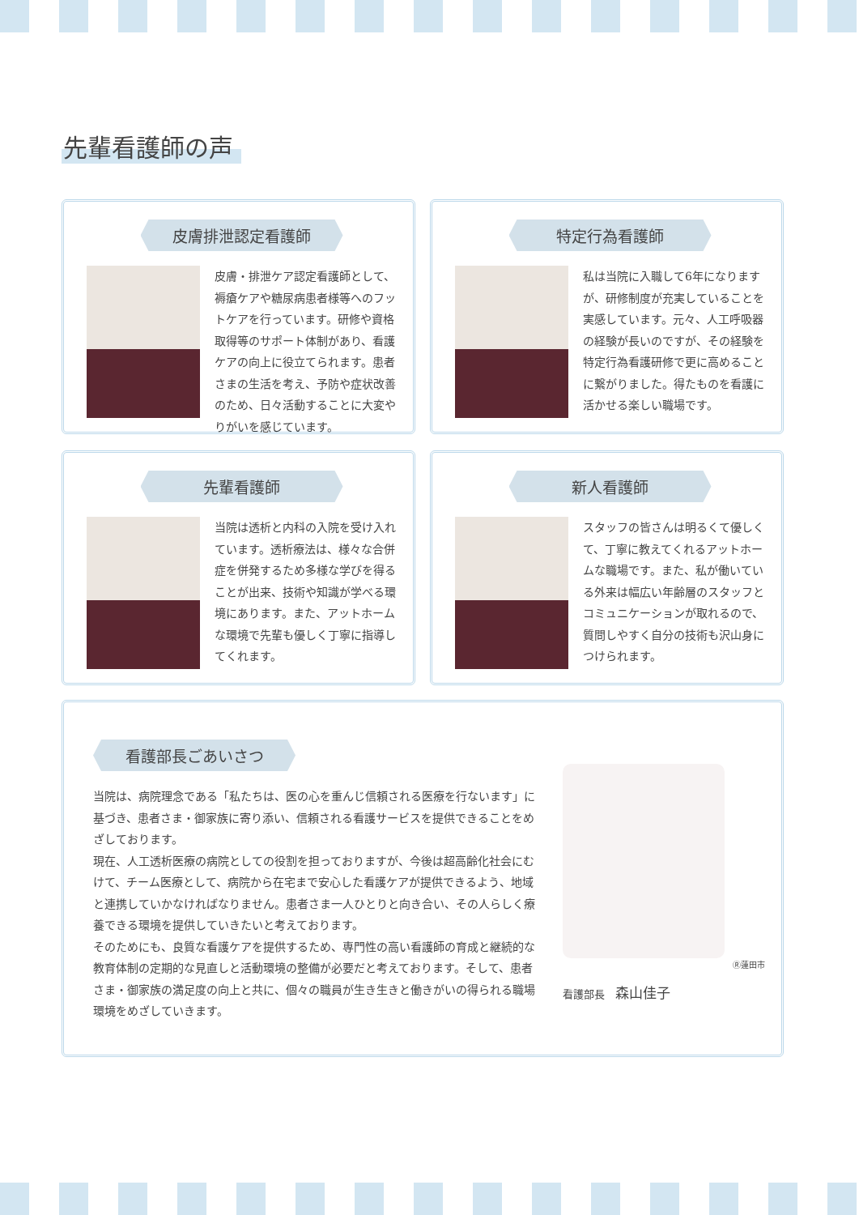先輩看護師の声
皮膚排泄認定看護師
皮膚・排泄ケア認定看護師として、褥瘡ケアや糖尿病患者様等へのフットケアを行っています。研修や資格取得等のサポート体制があり、看護ケアの向上に役立てられます。患者さまの生活を考え、予防や症状改善のため、日々活動することに大変やりがいを感じています。
特定行為看護師
私は当院に入職して6年になりますが、研修制度が充実していることを実感しています。元々、人工呼吸器の経験が長いのですが、その経験を特定行為看護研修で更に高めることに繋がりました。得たものを看護に活かせる楽しい職場です。
先輩看護師
当院は透析と内科の入院を受け入れています。透析療法は、様々な合併症を併発するため多様な学びを得ることが出来、技術や知識が学べる環境にあります。また、アットホームな環境で先輩も優しく丁寧に指導してくれます。
新人看護師
スタッフの皆さんは明るくて優しくて、丁寧に教えてくれるアットホームな職場です。また、私が働いている外来は幅広い年齢層のスタッフとコミュニケーションが取れるので、質問しやすく自分の技術も沢山身につけられます。
看護部長ごあいさつ
当院は、病院理念である「私たちは、医の心を重んじ信頼される医療を行ないます」に基づき、患者さま・御家族に寄り添い、信頼される看護サービスを提供できることをめざしております。
現在、人工透析医療の病院としての役割を担っておりますが、今後は超高齢化社会にむけて、チーム医療として、病院から在宅まで安心した看護ケアが提供できるよう、地域と連携していかなければなりません。患者さま一人ひとりと向き合い、その人らしく療養できる環境を提供していきたいと考えております。
そのためにも、良質な看護ケアを提供するため、専門性の高い看護師の育成と継続的な教育体制の定期的な見直しと活動環境の整備が必要だと考えております。そして、患者さま・御家族の満足度の向上と共に、個々の職員が生き生きと働きがいの得られる職場環境をめざしていきます。
Ⓡ蓮田市
看護部長　森山佳子